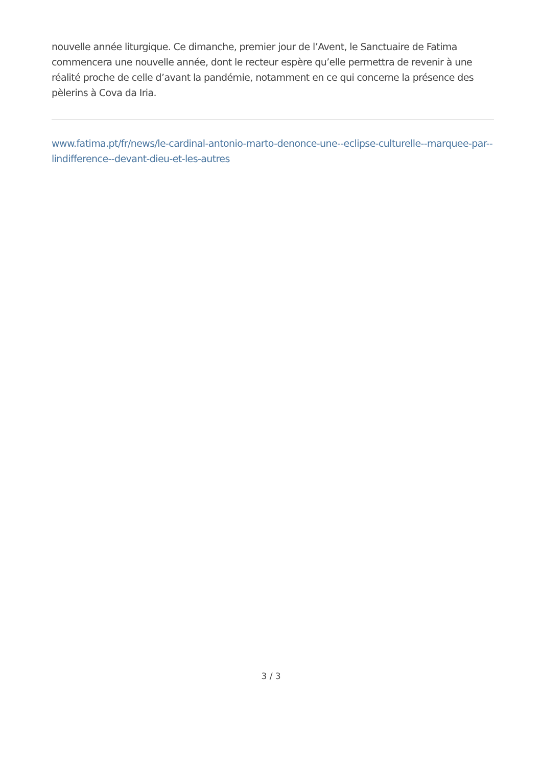nouvelle année liturgique. Ce dimanche, premier jour de l’Avent, le Sanctuaire de Fatima commencera une nouvelle année, dont le recteur espère qu’elle permettra de revenir à une réalité proche de celle d’avant la pandémie, notamment en ce qui concerne la présence des pèlerins à Cova da Iria.
www.fatima.pt/fr/news/le-cardinal-antonio-marto-denonce-une--eclipse-culturelle--marquee-par--lindifference--devant-dieu-et-les-autres
3 / 3